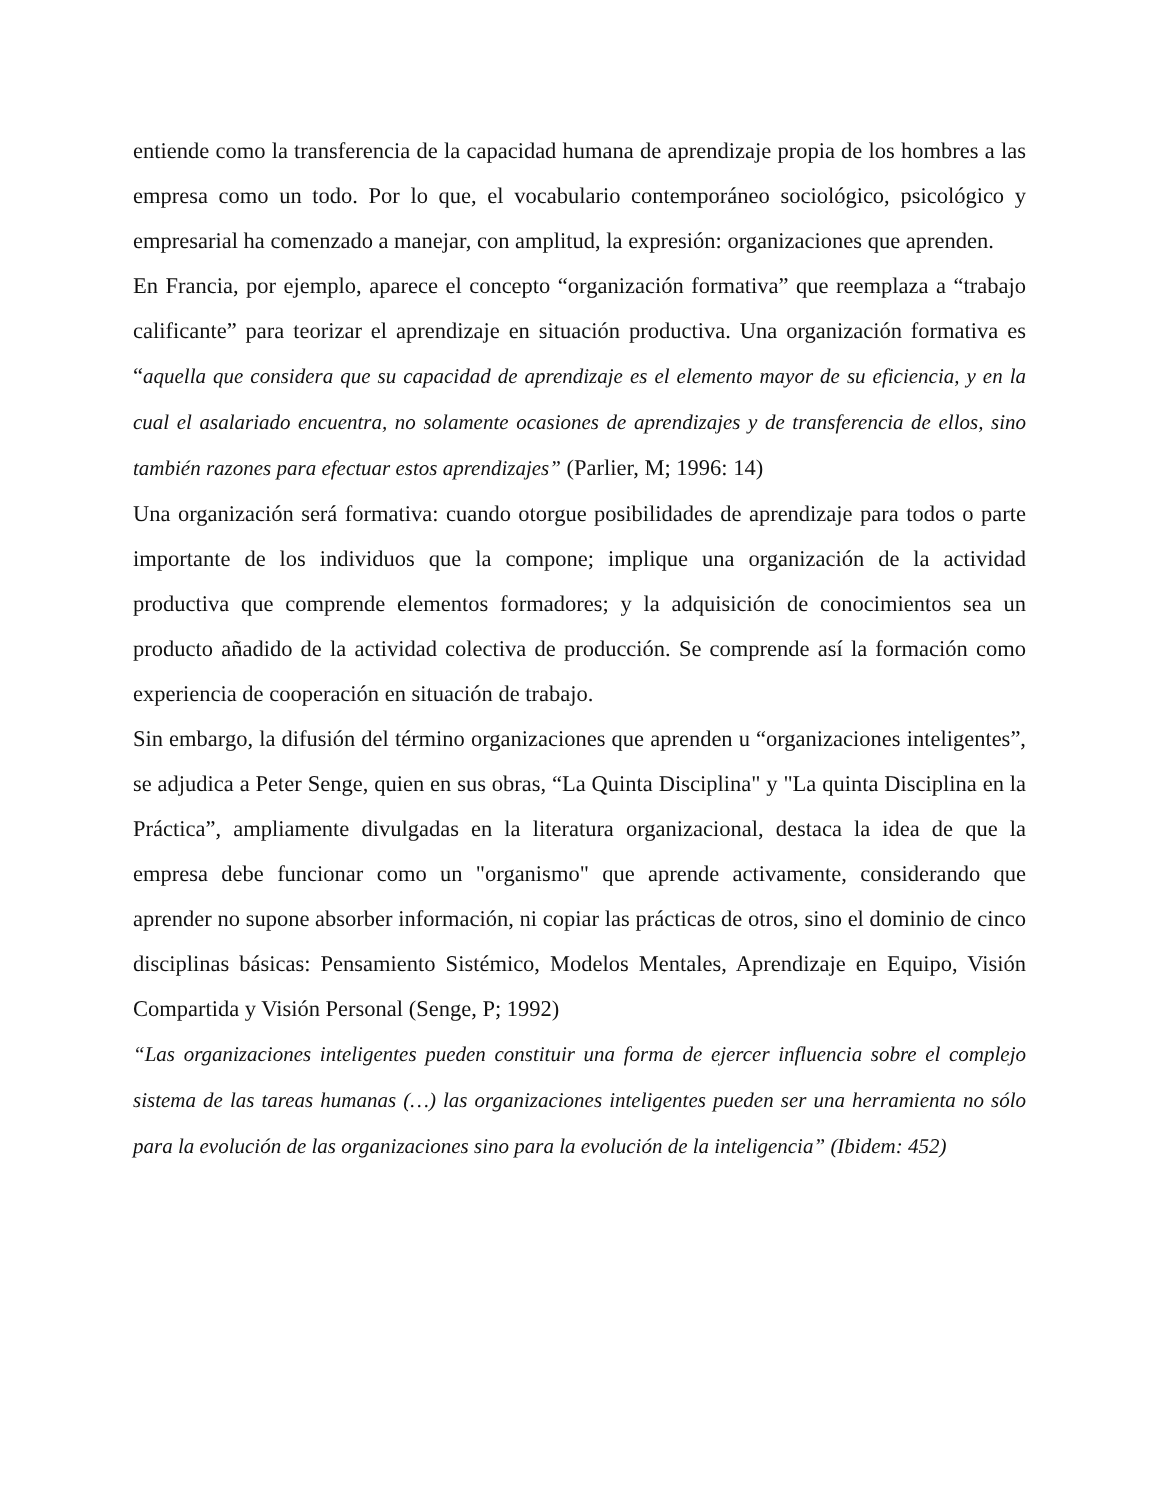entiende como la transferencia de la capacidad humana de aprendizaje propia de los hombres a las empresa como un todo. Por lo que, el vocabulario contemporáneo sociológico, psicológico y empresarial ha comenzado a manejar, con amplitud, la expresión: organizaciones que aprenden.
En Francia, por ejemplo, aparece el concepto “organización formativa” que reemplaza a “trabajo calificante” para teorizar el aprendizaje en situación productiva. Una organización formativa es “aquella que considera que su capacidad de aprendizaje es el elemento mayor de su eficiencia, y en la cual el asalariado encuentra, no solamente ocasiones de aprendizajes y de transferencia de ellos, sino también razones para efectuar estos aprendizajes” (Parlier, M; 1996: 14)
Una organización será formativa: cuando otorgue posibilidades de aprendizaje para todos o parte importante de los individuos que la compone; implique una organización de la actividad productiva que comprende elementos formadores; y la adquisición de conocimientos sea un producto añadido de la actividad colectiva de producción. Se comprende así la formación como experiencia de cooperación en situación de trabajo.
Sin embargo, la difusión del término organizaciones que aprenden u “organizaciones inteligentes”, se adjudica a Peter Senge, quien en sus obras, “La Quinta Disciplina" y "La quinta Disciplina en la Práctica”, ampliamente divulgadas en la literatura organizacional, destaca la idea de que la empresa debe funcionar como un "organismo" que aprende activamente, considerando que aprender no supone absorber información, ni copiar las prácticas de otros, sino el dominio de cinco disciplinas básicas: Pensamiento Sistémico, Modelos Mentales, Aprendizaje en Equipo, Visión Compartida y Visión Personal (Senge, P; 1992)
“Las organizaciones inteligentes pueden constituir una forma de ejercer influencia sobre el complejo sistema de las tareas humanas (…) las organizaciones inteligentes pueden ser una herramienta no sólo para la evolución de las organizaciones sino para la evolución de la inteligencia” (Ibidem: 452)